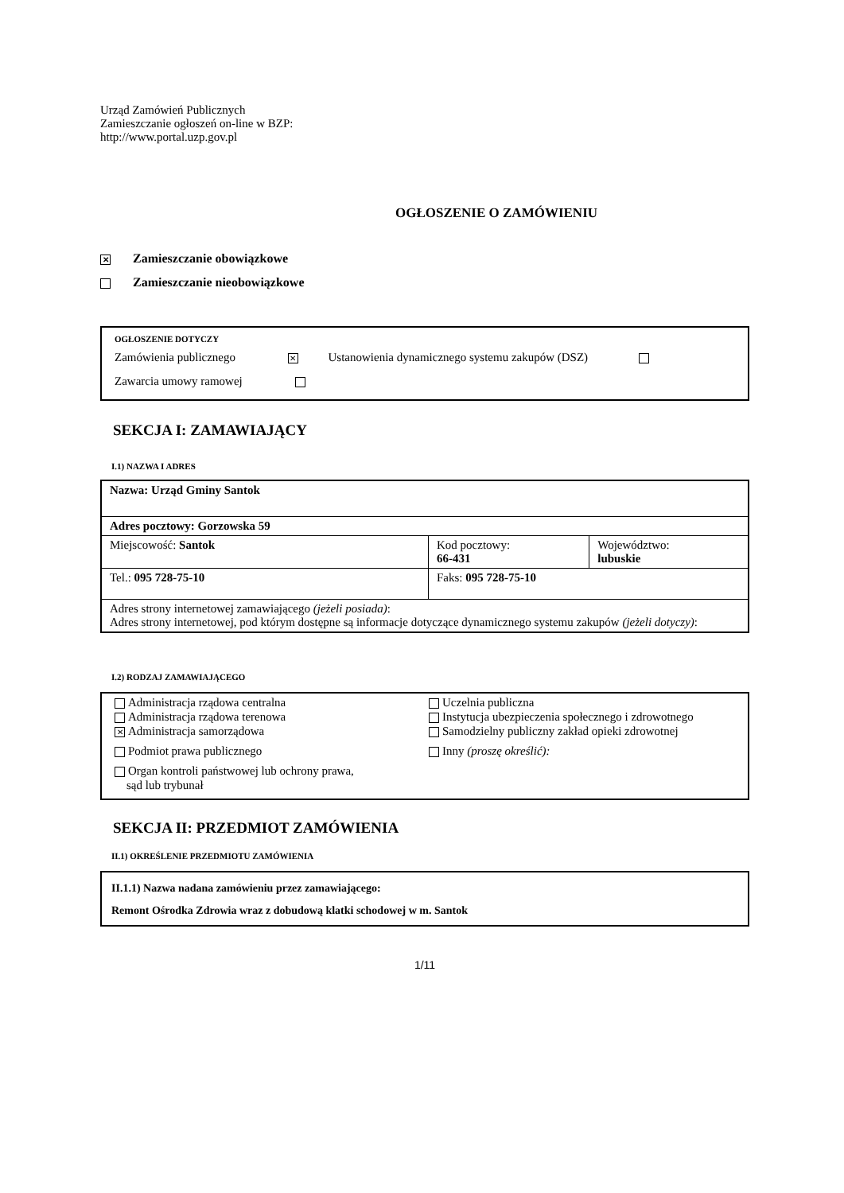Urząd Zamówień Publicznych
Zamieszczanie ogłoszeń on-line w BZP:
http://www.portal.uzp.gov.pl
OGŁOSZENIE O ZAMÓWIENIU
✕ Zamieszczanie obowiązkowe
Zamieszczanie nieobowiązkowe
OGŁOSZENIE DOTYCZY
Zamówienia publicznego ✕ Ustanowienia dynamicznego systemu zakupów (DSZ)
Zawarcia umowy ramowej
SEKCJA I: ZAMAWIAJĄCY
I.1) NAZWA I ADRES
| Nazwa: Urząd Gminy Santok | | |
| Adres pocztowy: Gorzowska 59 | | |
| Miejscowość: Santok | Kod pocztowy: 66-431 | Województwo: lubuskie |
| Tel.: 095 728-75-10 | Faks: 095 728-75-10 | |
| Adres strony internetowej zamawiającego (jeżeli posiada) : Adres strony internetowej, pod którym dostępne są informacje dotyczące dynamicznego systemu zakupów (jeżeli dotyczy) : | | |
I.2) RODZAJ ZAMAWIAJĄCEGO
Administracja rządowa centralna
Administracja rządowa terenowa
✕ Administracja samorządowa
Podmiot prawa publicznego
Organ kontroli państwowej lub ochrony prawa,
sąd lub trybunał
Uczelnia publiczna
Instytucja ubezpieczenia społecznego i zdrowotnego
Samodzielny publiczny zakład opieki zdrowotnej
Inny (proszę określić):
SEKCJA II: PRZEDMIOT ZAMÓWIENIA
II.1) OKREŚLENIE PRZEDMIOTU ZAMÓWIENIA
II.1.1) Nazwa nadana zamówieniu przez zamawiającego:
Remont Ośrodka Zdrowia wraz z dobudową klatki schodowej w m. Santok
1/11